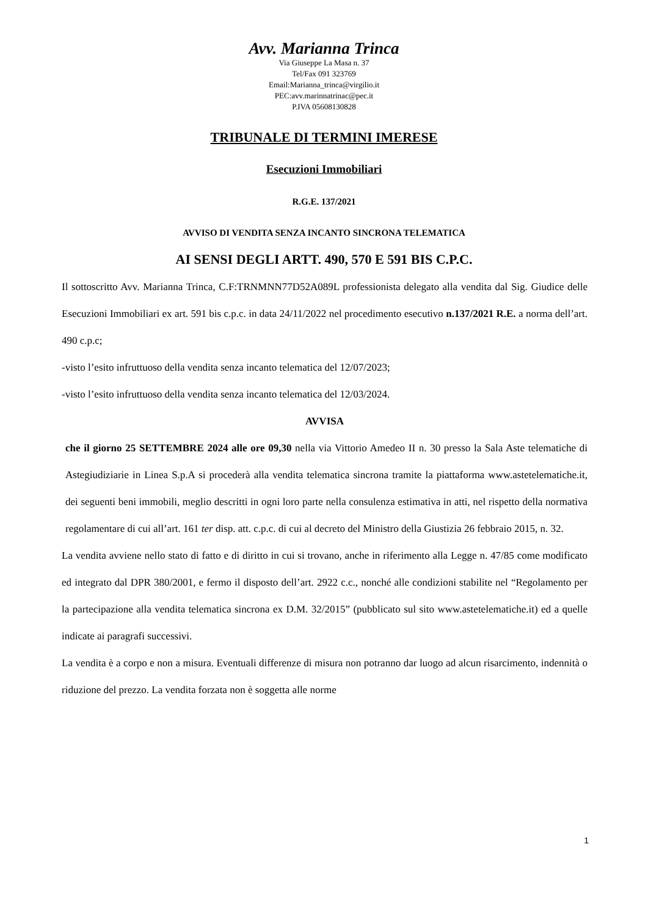Avv. Marianna Trinca
Via Giuseppe La Masa n. 37
Tel/Fax 091 323769
Email:Marianna_trinca@virgilio.it
PEC:avv.marinnatrinac@pec.it
P.IVA 05608130828
TRIBUNALE DI TERMINI IMERESE
Esecuzioni Immobiliari
R.G.E. 137/2021
AVVISO DI VENDITA SENZA INCANTO SINCRONA TELEMATICA
AI SENSI DEGLI ARTT. 490, 570 E 591 BIS C.P.C.
Il sottoscritto Avv. Marianna Trinca, C.F:TRNMNN77D52A089L professionista delegato alla vendita dal Sig. Giudice delle Esecuzioni Immobiliari ex art. 591 bis c.p.c. in data 24/11/2022 nel procedimento esecutivo n.137/2021 R.E. a norma dell’art. 490 c.p.c;
-visto l’esito infruttuoso della vendita senza incanto telematica del 12/07/2023;
-visto l’esito infruttuoso della vendita senza incanto telematica del 12/03/2024.
AVVISA
che il giorno 25 SETTEMBRE 2024 alle ore 09,30 nella via Vittorio Amedeo II n. 30 presso la Sala Aste telematiche di Astegiudiziarie in Linea S.p.A si procederà alla vendita telematica sincrona tramite la piattaforma www.astetelematiche.it, dei seguenti beni immobili, meglio descritti in ogni loro parte nella consulenza estimativa in atti, nel rispetto della normativa regolamentare di cui all’art. 161 ter disp. att. c.p.c. di cui al decreto del Ministro della Giustizia 26 febbraio 2015, n. 32.
La vendita avviene nello stato di fatto e di diritto in cui si trovano, anche in riferimento alla Legge n. 47/85 come modificato ed integrato dal DPR 380/2001, e fermo il disposto dell’art. 2922 c.c., nonché alle condizioni stabilite nel “Regolamento per la partecipazione alla vendita telematica sincrona ex D.M. 32/2015” (pubblicato sul sito www.astetelematiche.it) ed a quelle indicate ai paragrafi successivi.
La vendita è a corpo e non a misura. Eventuali differenze di misura non potranno dar luogo ad alcun risarcimento, indennità o riduzione del prezzo. La vendita forzata non è soggetta alle norme
1